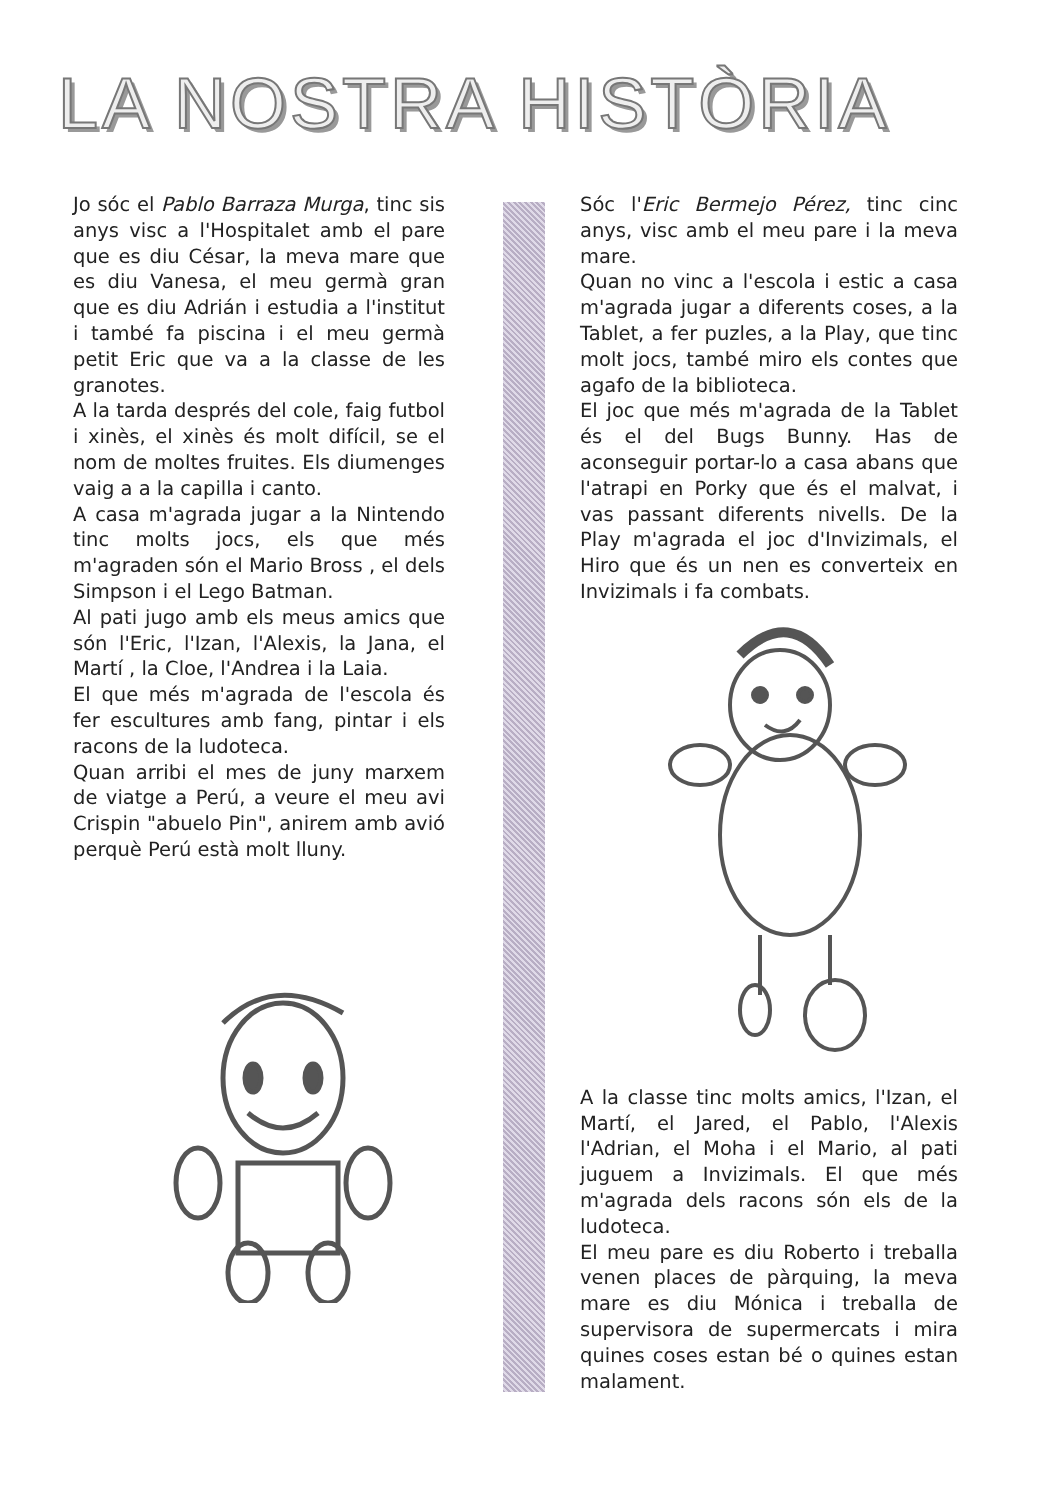LA NOSTRA HISTÒRIA
Jo sóc el Pablo Barraza Murga, tinc sis anys visc a l'Hospitalet amb el pare que es diu César, la meva mare que es diu Vanesa, el meu germà gran que es diu Adrián i estudia a l'institut i també fa piscina i el meu germà petit Eric que va a la classe de les granotes.
A la tarda després del cole, faig futbol i xinès, el xinès és molt difícil, se el nom de moltes fruites. Els diumenges vaig a a la capilla i canto.
A casa m'agrada jugar a la Nintendo tinc molts jocs, els que més m'agraden són el Mario Bross , el dels Simpson i el Lego Batman.
Al pati jugo amb els meus amics que són l'Eric, l'Izan, l'Alexis, la Jana, el Martí , la Cloe, l'Andrea i la Laia.
El que més m'agrada de l'escola és fer escultures amb fang, pintar i els racons de la ludoteca.
Quan arribi el mes de juny marxem de viatge a Perú, a veure el meu avi Crispin "abuelo Pin", anirem amb avió perquè Perú està molt lluny.
Sóc l'Eric Bermejo Pérez, tinc cinc anys, visc amb el meu pare i la meva mare.
Quan no vinc a l'escola i estic a casa m'agrada jugar a diferents coses, a la Tablet, a fer puzles, a la Play, que tinc molt jocs, també miro els contes que agafo de la biblioteca.
El joc que més m'agrada de la Tablet és el del Bugs Bunny. Has de aconseguir portar-lo a casa abans que l'atrapi en Porky que és el malvat, i vas passant diferents nivells. De la Play m'agrada el joc d'Invizimals, el Hiro que és un nen es converteix en Invizimals i fa combats.
A la classe tinc molts amics, l'Izan, el Martí, el Jared, el Pablo, l'Alexis l'Adrian, el Moha i el Mario, al pati juguem a Invizimals. El que més m'agrada dels racons són els de la ludoteca.
El meu pare es diu Roberto i treballa venen places de pàrquing, la meva mare es diu Mónica i treballa de supervisora de supermercats i mira quines coses estan bé o quines estan malament.